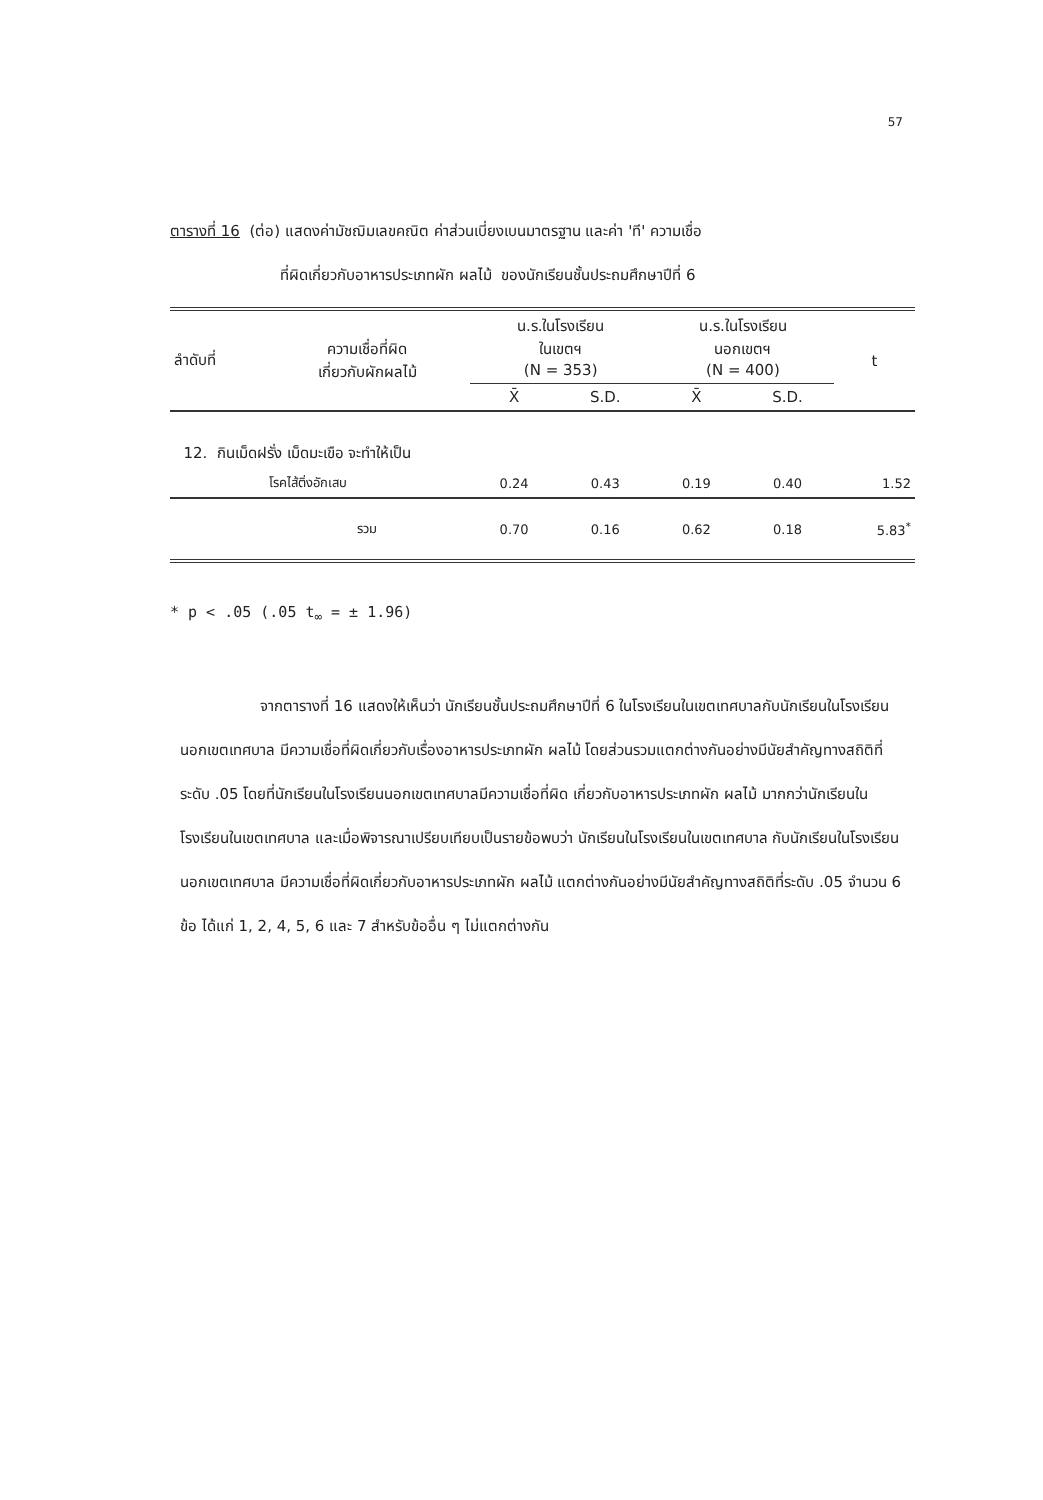57
ตารางที่ 16 (ต่อ) แสดงค่ามัชฌิมเลขคณิต ค่าส่วนเบี่ยงเบนมาตรฐาน และค่า 'ที' ความเชื่อ
ที่ผิดเกี่ยวกับอาหารประเภทผัก ผลไม้ ของนักเรียนชั้นประถมศึกษาปีที่ 6
| ลำดับที่ | ความเชื่อที่ผิด เกี่ยวกับผักผลไม้ | น.ร.ในโรงเรียน ในเขตฯ (N = 353) | | น.ร.ในโรงเรียน นอกเขตฯ (N = 400) | | t |
| --- | --- | --- | --- | --- | --- | --- |
| | | X̄ | S.D. | X̄ | S.D. | |
| 12. กินเม็ดฝรั่ง เม็ดมะเขือ จะทำให้เป็น | | | | | | |
| | โรคไส้ติ่งอักเสบ | 0.24 | 0.43 | 0.19 | 0.40 | 1.52 |
| | รวม | 0.70 | 0.16 | 0.62 | 0.18 | 5.83<sup>*</sup> |
* p < .05 (.05 t<sub>∞</sub> = ± 1.96)
จากตารางที่ 16 แสดงให้เห็นว่า นักเรียนชั้นประถมศึกษาปีที่ 6 ในโรงเรียนในเขตเทศบาลกับนักเรียนในโรงเรียนนอกเขตเทศบาล มีความเชื่อที่ผิดเกี่ยวกับเรื่องอาหารประเภทผัก ผลไม้ โดยส่วนรวมแตกต่างกันอย่างมีนัยสำคัญทางสถิติที่ระดับ .05 โดยที่นักเรียนในโรงเรียนนอกเขตเทศบาลมีความเชื่อที่ผิด เกี่ยวกับอาหารประเภทผัก ผลไม้ มากกว่านักเรียนในโรงเรียนในเขตเทศบาล และเมื่อพิจารณาเปรียบเทียบเป็นรายข้อพบว่า นักเรียนในโรงเรียนในเขตเทศบาล กับนักเรียนในโรงเรียนนอกเขตเทศบาล มีความเชื่อที่ผิดเกี่ยวกับอาหารประเภทผัก ผลไม้ แตกต่างกันอย่างมีนัยสำคัญทางสถิติที่ระดับ .05 จำนวน 6 ข้อ ได้แก่ 1, 2, 4, 5, 6 และ 7 สำหรับข้ออื่น ๆ ไม่แตกต่างกัน